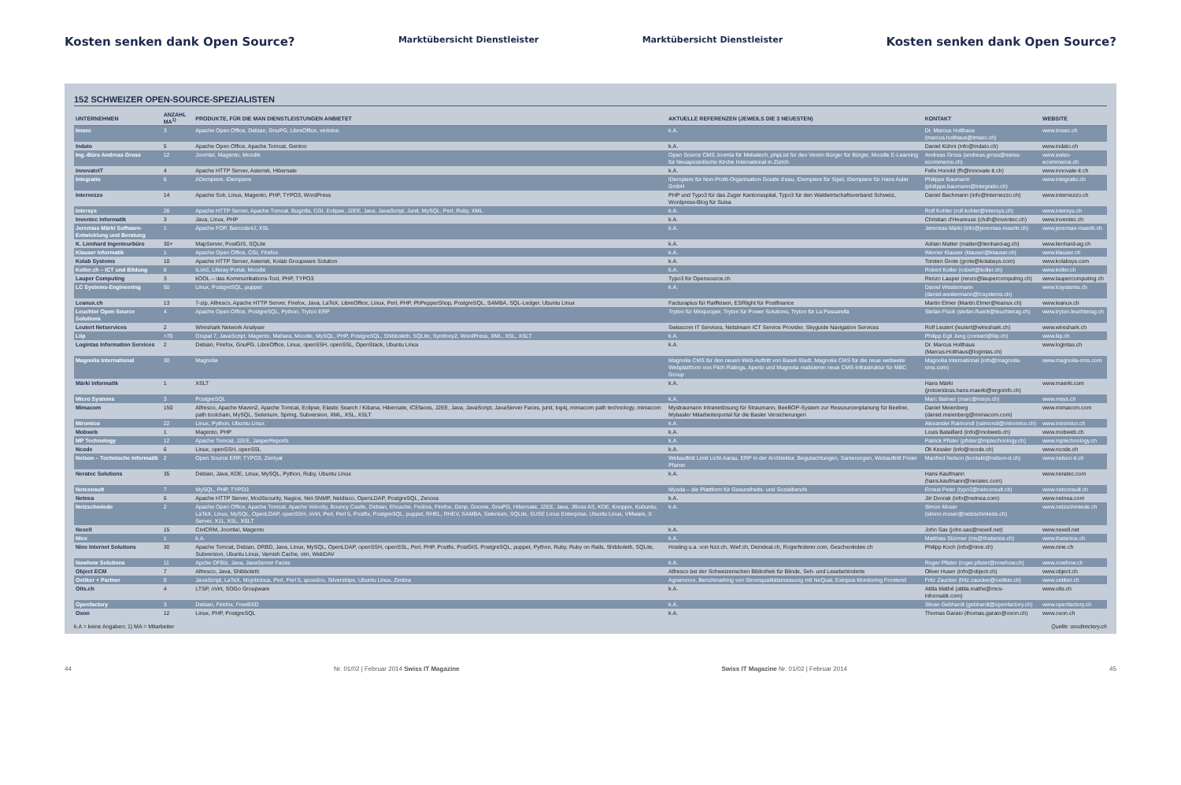Kosten senken dank Open Source? Marktübersicht Dienstleister Marktübersicht Dienstleister Kosten senken dank Open Source?
152 SCHWEIZER OPEN-SOURCE-SPEZIALISTEN
| UNTERNEHMEN | ANZAHL MA<sup>1)</sup> | PRODUKTE, FÜR DIE MAN DIENSTLEISTUNGEN ANBIETET | AKTUELLE REFERENZEN (JEWEILS DIE 3 NEUESTEN) | KONTAKT | WEBSITE |
| --- | --- | --- | --- | --- | --- |
| Imsec | 3 | Apache Open Office, Debian, GnuPG, LibreOffice, verinice. | k.A. | Dr. Marcus Holthaus (marcus.holthaus@imsec.ch) | www.imsec.ch |
| Indato | 5 | Apache Open Office, Apache Tomcat, Gentoo | k.A. | Daniel Kühni (info@indato.ch) | www.indato.ch |
| Ing.-Büro Andreas Gross | 12 | Joomla!, Magento, Moodle | Open Source CMS Joomla für Mebatech, phpList für den Verein Bürger für Bürger, Moodle E-Learning für Neuapostolische Kirche International in Zürich | Andreas Gross (andreas.gross@swiss-ecommerce.ch) | www.swiss-ecommerce.ch |
| InnovateIT | 4 | Apache HTTP Server, Asterisk, Hibernate | k.A. | Felix Honold (fh@innovate-it.ch) | www.innovate-it.ch |
| Integratio | 6 | ADempiere, iDempiere | iDempiere für Non-Profit-Organisation Goutte d'eau, iDempiere für Sipel, iDempiere für Hans Auler GmbH | Philippe Baumann (philippe.baumann@integratio.ch) | www.integratio.ch |
| Internezzo | 14 | Apache Solr, Linux, Magento, PHP, TYPO3, WordPress | PHP und Typo3 für das Zuger Kantonsspital, Typo3 für den Waldwirtschaftsverband Schweiz, Wordpress-Blog für Suisa | Daniel Bachmann (info@internezzo.ch) | www.internezzo.ch |
| Intersys | 26 | Apache HTTP Server, Apache Tomcat, Bugzilla, CGI, Eclipse, J2EE, Java, JavaScript, Junit, MySQL, Perl, Ruby, XML | k.A. | Rolf Kohler (rolf.kohler@intersys.ch) | www.intersys.ch |
| Inventec Informatik | 3 | Java, Linux, PHP | k.A. | Christian d'Heureuse (chdh@inventec.ch) | www.inventec.ch |
| Jeremias Märki Software-Entwicklung und Beratung | 1 | Apache FOP, Barcode4J, XSL | k.A. | Jeremias Märki (info@jeremias-maerki.ch) | www.jeremias-maerki.ch |
| K. Lienhard Ingenieurbüro | 30+ | MapServer, PostGIS, SQLite | k.A. | Adrian Matter (matter@lienhard-ag.ch) | www.lienhard-ag.ch |
| Klauser Informatik | 1 | Apache Open Office, CGI, Firefox | k.A. | Werner Klauser (klauser@klauser.ch) | www.klauser.ch |
| Kolab Systems | 10 | Apache HTTP Server, Asterisk, Kolab Groupware Solution | k.A. | Torsten Grote (grote@kolabsys.com) | www.kolabsys.com |
| Koller.ch – ICT und Bildung | 8 | ILIAS, Liferay Portal, Moodle | k.A. | Robert Koller (robert@koller.ch) | www.koller.ch |
| Lauper Computing | 3 | kOOL – das Kommunikations-Tool, PHP, TYPO3 | Typo3 für Opensource.ch | Renzo Lauper (renzo@laupercomputing.ch) | www.laupercomputing.ch |
| LC Systems-Engineering | 50 | Linux, PostgreSQL, puppet | k.A. | Daniel Westermann (daniel.westermann@lcsystems.ch) | www.lcsystems.ch |
| Leanux.ch | 13 | 7-zip, Alfresco, Apache HTTP Server, Firefox, Java, LaTeX, LibreOffice, Linux, Perl, PHP, PhPepperShop, PostgreSQL, SAMBA, SQL-Ledger, Ubuntu Linux | Facturaplus für Raiffeisen, ESRlight für Postfinance | Martin Elmer (Martin.Elmer@leanux.ch) | www.leanux.ch |
| Leuchter Open Source Solutions | 4 | Apache Open Office, PostgreSQL, Python, Tryton ERP | Tryton für Minipooper, Tryton für Power Solutions, Tryton für La Passarella | Stefan Flück (stefan.flueck@leuchterag.ch) | www.tryton.leuchterag.ch |
| Leutert Netservices | 2 | Wireshark Network Analyser | Swisscom IT Services, Netstream ICT Service Provider, Skyguide Navigation Services | Rolf Leutert (leutert@wireshark.ch) | www.wireshark.ch |
| Liip | >70 | Drupal 7, JavaScript, Magento, Mahara, Moodle, MySQL, PHP, PostgreSQL, Shibboleth, SQLite, Symfony2, WordPress, XML, XSL, XSLT | k.A. | Philipp Egli Jung (contact@liip.ch) | www.liip.ch |
| Logintas Information Services | 2 | Debian, Firefox, GnuPG, LibreOffice, Linux, openSSH, openSSL, OpenStack, Ubuntu Linux | k.A. | Dr. Marcus Holthaus (Marcus.Holthaus@logintas.ch) | www.logintas.ch |
| Magnolia International | 30 | Magnolia | Magnolia CMS für den neuen Web-Auftritt von Basel-Stadt, Magnolia CMS für die neue weltweite Webplattform von Fitch Ratings, Aperto und Magnolia realisieren neue CMS-Infrastruktur für MBC Group | Magnolia International (info@magnolia-cms.com) | www.magnolia-cms.com |
| Märki Informatik | 1 | XSLT | k.A. | Hans Märki (jrotceridoss.hans.maerki@ergoinfo.ch) | www.maerki.com |
| Micro Systems | 3 | PostgreSQL | k.A. | Marc Balmer (marc@msys.ch) | www.msys.ch |
| Mimacom | 150 | Alfresco, Apache Maven2, Apache Tomcat, Eclipse, Elastic Search / Kibana, Hibernate, ICEfaces, J2EE, Java, JavaScript, JavaServer Faces, junit, log4j, mimacom path technology, mimacom path toolchain, MySQL, Selenium, Spring, Subversion, XML, XSL, XSLT | Mystraumann Intranetlösung für Straumann, BeeBOP-System zur Ressourcenplanung für Beeline, Mybasler Mitarbeiterportal für die Basler Versicherungen | Daniel Meienberg (daniel.meienberg@mimacom.com) | www.mimacom.com |
| Miromico | 22 | Linux, Python, Ubuntu Linux | k.A. | Alexander Raimondi (raimondi@miromico.ch) | www.miromico.ch |
| Mobweb | 1 | Magento, PHP | k.A. | Louis Bataillard (info@mobweb.ch) | www.mobweb.ch |
| MP Technology | 12 | Apache Tomcat, J2EE, JasperReports | k.A. | Patrick Pfister (pfister@mptechnology.ch) | www.mptechnology.ch |
| Ncode | 6 | Linux, openSSH, openSSL | k.A. | Oli Kessler (info@ncode.ch) | www.ncode.ch |
| Nelson – Technische Informatik | 2 | Open Source ERP, TYPO3, Zentyal | Webauftritt Limit Licht Aarau, ERP in der Architektur, Begutachtungen, Sanierungen, Webauftritt Freier Pfarrer | Manfred Nelson (kontakt@nelson-it.ch) | www.nelson-it.ch |
| Neratec Solutions | 35 | Debian, Java, KDE, Linux, MySQL, Python, Ruby, Ubuntu Linux | k.A. | Hans Kaufmann (hans.kaufmann@neratec.com) | www.neratec.com |
| Netconsult | 7 | MySQL, PHP, TYPO3 | Myoda – die Plattform für Gesundheits- und Sozialberufe | Ernest Peter (typo3@netconsult.ch) | www.netconsult.ch |
| Netnea | 6 | Apache HTTP Server, ModSecurity, Nagios, Net-SNMP, Netdisco, OpenLDAP, PostgreSQL, Zenoss | k.A. | Jiri Dvorak (info@netnea.com) | www.netnea.com |
| Netzschmiede | 2 | Apache Open Office, Apache Tomcat, Apache Velocity, Bouncy Castle, Debian, Ehcache, Fedora, Firefox, Gimp, Gnome, GnuPG, Hibernate, J2EE, Java, JBoss AS, KDE, Knoppix, Kubuntu, LaTeX, Linux, MySQL, OpenLDAP, openSSH, oVirt, Perl, Perl 5, Postfix, PostgreSQL, puppet, RHEL, RHEV, SAMBA, Selenium, SQLite, SUSE Linux Enterprise, Ubuntu Linux, VMware, X Server, X11, XSL, XSLT | k.A. | Simon Moser (simon.moser@netzschmiede.ch) | www.netzschmiede.ch |
| Nexell | 15 | CiviCRM, Joomla!, Magento | k.A. | John Sas (john.sas@nexell.net) | www.nexell.net |
| Nice | 1 | k.A. | k.A. | Matthias Stürmer (ms@thatsnice.ch) | www.thatsnice.ch |
| Nine Internet Solutions | 30 | Apache Tomcat, Debian, DRBD, Java, Linux, MySQL, OpenLDAP, openSSH, openSSL, Perl, PHP, Postfix, PostGIS, PostgreSQL, puppet, Python, Ruby, Ruby on Rails, Shibboleth, SQLite, Subversion, Ubuntu Linux, Varnish Cache, vim, WebDAV | Hosting u.a. von Nzz.ch, Wwf.ch, Deindeal.ch, Rogerfederer.com, Geschenkidee.ch | Philipp Koch (info@nine.ch) | www.nine.ch |
| Nowhow Solutions | 11 | Apche OFBiz, Java, JavaServer Faces | k.A. | Roger Pfister (roger.pfister@nowhow.ch) | www.nowhow.ch |
| Object ECM | 7 | Alfresco, Java, Shibboleth | Alfresco bei der Schweizerischen Bibliothek für Blinde, Seh- und Lesebehinderte | Oliver Huser (info@object.ch) | www.object.ch |
| Oetiker + Partner | 8 | JavaScript, LaTeX, Mojolicious, Perl, Perl 5, qooxdoo, Silverstripe, Ubuntu Linux, Zimbra | Agrammon, Benchmarking von Stromqualitätsmessung mit NeQual, Extopus Monitoring Frontend | Fritz Zaucker (fritz.zaucker@oetiker.ch) | www.oetiker.ch |
| Oits.ch | 4 | LTSP, oVirt, SOGo Groupware | k.A. | Attila Mathé (attila.mathe@mcs-informatik.com) | www.oits.ch |
| Openfactory | 3 | Debian, Firefox, FreeBSD | k.A. | Silvan Gebhardt (gebhardt@openfactory.ch) | www.openfactory.ch |
| Oxon | 12 | Linux, PHP, PostgreSQL | k.A. | Thomas Garaio (thomas.garaio@oxon.ch) | www.oxon.ch |
k.A = keine Angaben; 1) MA = Mitarbeiter Quelle: ossdirectory.ch
44 Nr. 01/02 | Februar 2014 Swiss IT Magazine Swiss IT Magazine Nr. 01/02 | Februar 2014 45